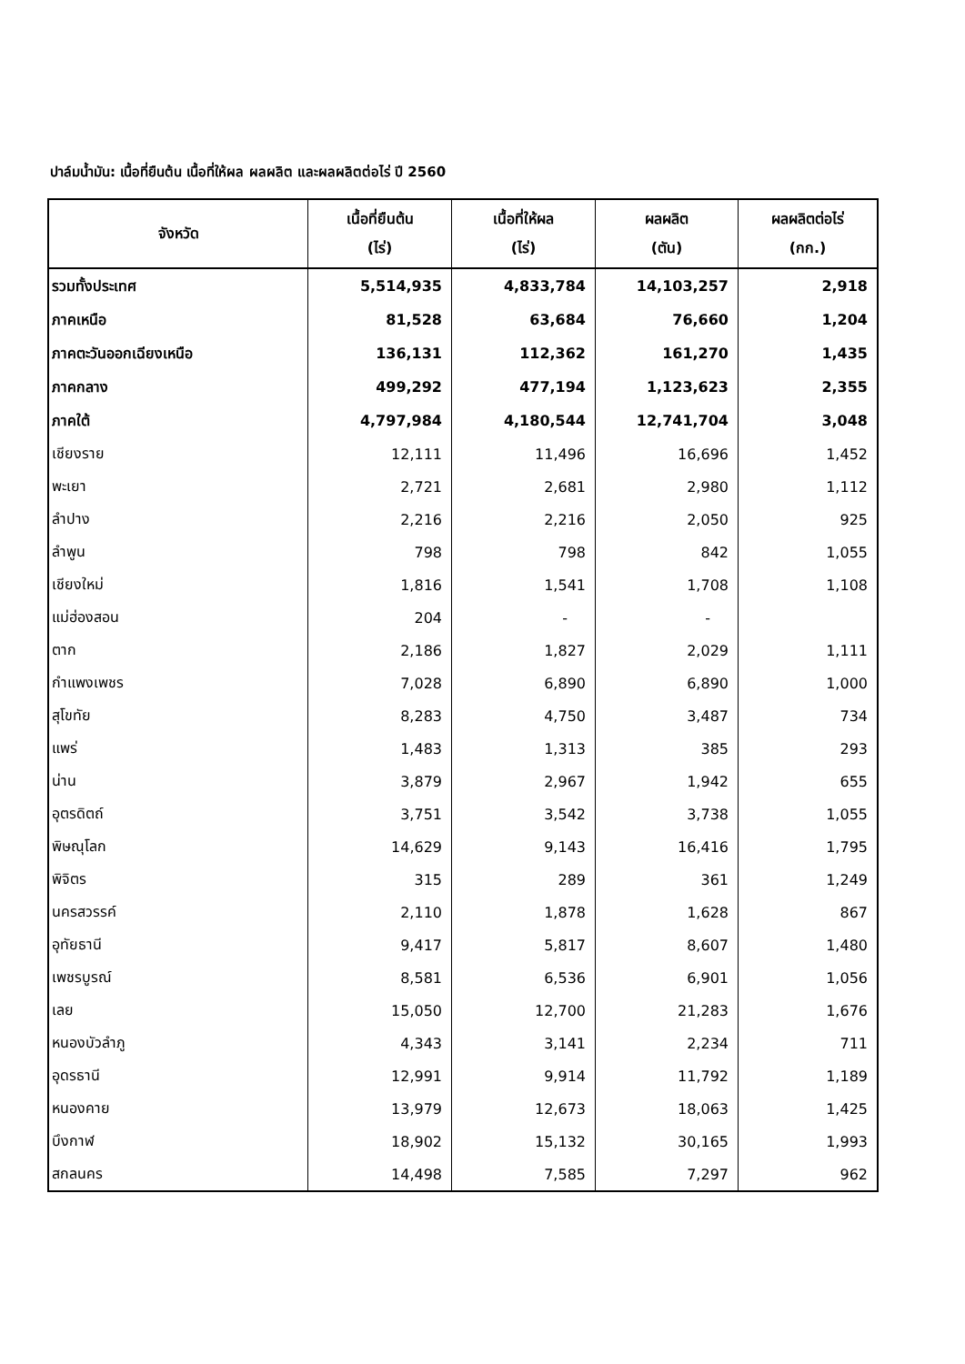ปาล์มน้ำมัน: เนื้อที่ยืนต้น เนื้อที่ให้ผล ผลผลิต และผลผลิตต่อไร่ ปี 2560
| จังหวัด | เนื้อที่ยืนต้น (ไร่) | เนื้อที่ให้ผล (ไร่) | ผลผลิต (ตัน) | ผลผลิตต่อไร่ (กก.) |
| --- | --- | --- | --- | --- |
| รวมทั้งประเทศ | 5,514,935 | 4,833,784 | 14,103,257 | 2,918 |
| ภาคเหนือ | 81,528 | 63,684 | 76,660 | 1,204 |
| ภาคตะวันออกเฉียงเหนือ | 136,131 | 112,362 | 161,270 | 1,435 |
| ภาคกลาง | 499,292 | 477,194 | 1,123,623 | 2,355 |
| ภาคใต้ | 4,797,984 | 4,180,544 | 12,741,704 | 3,048 |
| เชียงราย | 12,111 | 11,496 | 16,696 | 1,452 |
| พะเยา | 2,721 | 2,681 | 2,980 | 1,112 |
| ลำปาง | 2,216 | 2,216 | 2,050 | 925 |
| ลำพูน | 798 | 798 | 842 | 1,055 |
| เชียงใหม่ | 1,816 | 1,541 | 1,708 | 1,108 |
| แม่ฮ่องสอน | 204 | - | - | |
| ตาก | 2,186 | 1,827 | 2,029 | 1,111 |
| กำแพงเพชร | 7,028 | 6,890 | 6,890 | 1,000 |
| สุโขทัย | 8,283 | 4,750 | 3,487 | 734 |
| แพร่ | 1,483 | 1,313 | 385 | 293 |
| น่าน | 3,879 | 2,967 | 1,942 | 655 |
| อุตรดิตถ์ | 3,751 | 3,542 | 3,738 | 1,055 |
| พิษณุโลก | 14,629 | 9,143 | 16,416 | 1,795 |
| พิจิตร | 315 | 289 | 361 | 1,249 |
| นครสวรรค์ | 2,110 | 1,878 | 1,628 | 867 |
| อุทัยธานี | 9,417 | 5,817 | 8,607 | 1,480 |
| เพชรบูรณ์ | 8,581 | 6,536 | 6,901 | 1,056 |
| เลย | 15,050 | 12,700 | 21,283 | 1,676 |
| หนองบัวลำภู | 4,343 | 3,141 | 2,234 | 711 |
| อุดรธานี | 12,991 | 9,914 | 11,792 | 1,189 |
| หนองคาย | 13,979 | 12,673 | 18,063 | 1,425 |
| บึงกาฬ | 18,902 | 15,132 | 30,165 | 1,993 |
| สกลนคร | 14,498 | 7,585 | 7,297 | 962 |